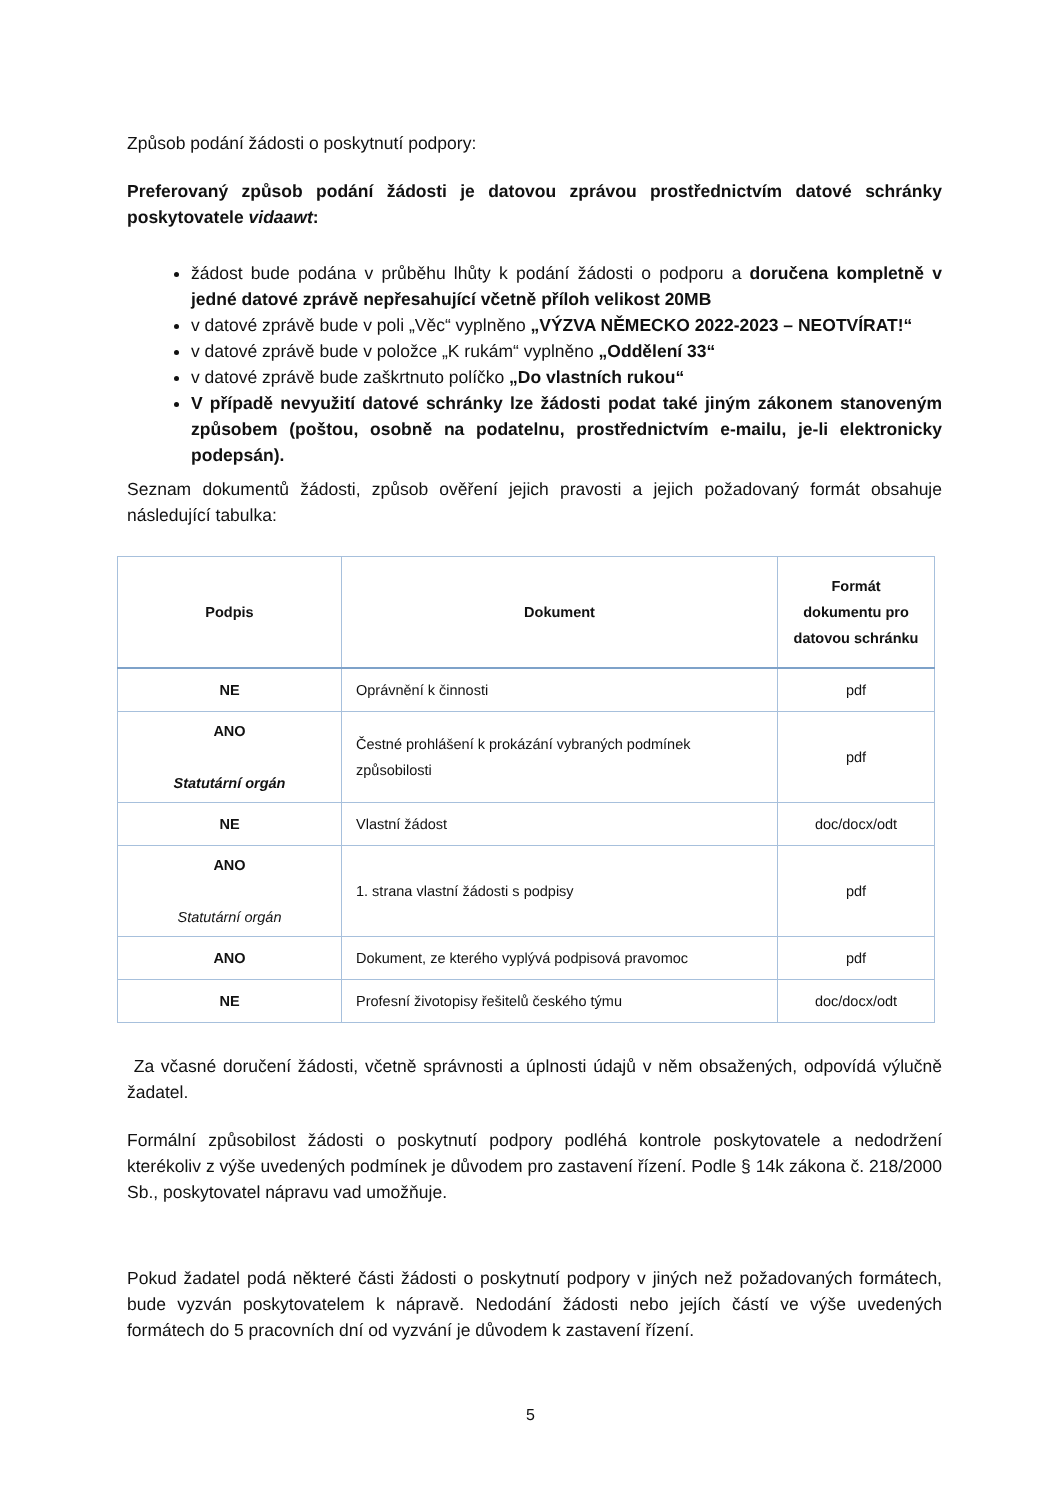Způsob podání žádosti o poskytnutí podpory:
Preferovaný způsob podání žádosti je datovou zprávou prostřednictvím datové schránky poskytovatele vidaawt:
žádost bude podána v průběhu lhůty k podání žádosti o podporu a doručena kompletně v jedné datové zprávě nepřesahující včetně příloh velikost 20MB
v datové zprávě bude v poli „Věc“ vyplněno „VÝZVA NĚMECKO 2022-2023 – NEOTVÍRAT!“
v datové zprávě bude v položce „K rukám“ vyplněno „Oddělení 33“
v datové zprávě bude zaškrtnuto políčko „Do vlastních rukou“
V případě nevyužití datové schránky lze žádosti podat také jiným zákonem stanoveným způsobem (poštou, osobně na podatelnu, prostřednictvím e-mailu, je-li elektronicky podepsán).
Seznam dokumentů žádosti, způsob ověření jejich pravosti a jejich požadovaný formát obsahuje následující tabulka:
| Podpis | Dokument | Formát dokumentu pro datovou schránku |
| --- | --- | --- |
| NE | Oprávnění k činnosti | pdf |
| ANO Statutární orgán | Čestné prohlášení k prokázání vybraných podmínek způsobilosti | pdf |
| NE | Vlastní žádost | doc/docx/odt |
| ANO Statutární orgán | 1. strana vlastní žádosti s podpisy | pdf |
| ANO | Dokument, ze kterého vyplývá podpisová pravomoc | pdf |
| NE | Profesní životopisy řešitelů českého týmu | doc/docx/odt |
Za včasné doručení žádosti, včetně správnosti a úplnosti údajů v něm obsažených, odpovídá výlučně žadatel.
Formální způsobilost žádosti o poskytnutí podpory podléhá kontrole poskytovatele a nedodržení kterékoliv z výše uvedených podmínek je důvodem pro zastavení řízení. Podle § 14k zákona č. 218/2000 Sb., poskytovatel nápravu vad umožňuje.
Pokud žadatel podá některé části žádosti o poskytnutí podpory v jiných než požadovaných formátech, bude vyzván poskytovatelem k nápravě. Nedodání žádosti nebo jejích částí ve výše uvedených formátech do 5 pracovních dní od vyzvání je důvodem k zastavení řízení.
5